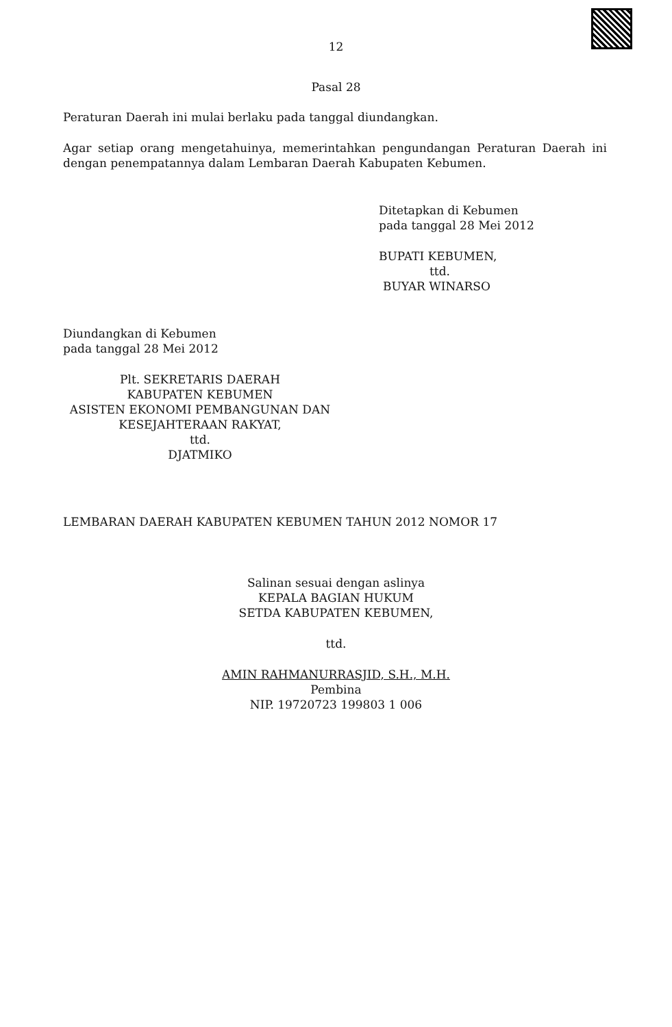12
Pasal 28
Peraturan Daerah ini mulai berlaku pada tanggal diundangkan.
Agar setiap orang mengetahuinya, memerintahkan pengundangan Peraturan Daerah ini dengan penempatannya dalam Lembaran Daerah Kabupaten Kebumen.
Ditetapkan di Kebumen
pada tanggal 28 Mei 2012
BUPATI KEBUMEN,
ttd.
BUYAR WINARSO
Diundangkan di Kebumen
pada tanggal 28 Mei 2012
Plt. SEKRETARIS DAERAH
KABUPATEN KEBUMEN
ASISTEN EKONOMI PEMBANGUNAN DAN
KESEJAHTERAAN RAKYAT,
ttd.
DJATMIKO
LEMBARAN DAERAH KABUPATEN KEBUMEN TAHUN 2012 NOMOR 17
Salinan sesuai dengan aslinya
KEPALA BAGIAN HUKUM
SETDA KABUPATEN KEBUMEN,
ttd.
AMIN RAHMANURRASJID, S.H., M.H.
Pembina
NIP. 19720723 199803 1 006